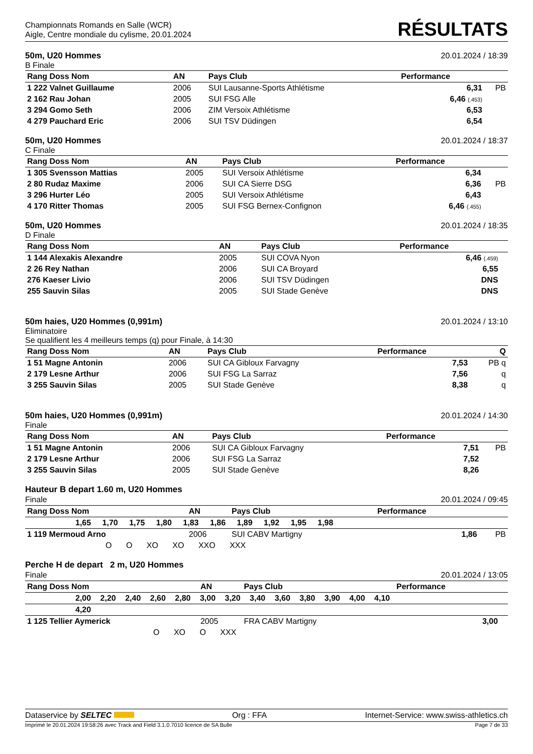Championnats Romands en Salle (WCR)
Aigle, Centre mondiale du cylisme, 20.01.2024
RÉSULTATS
50m, U20 Hommes 20.01.2024 / 18:39
B Finale
| Rang Doss Nom | AN | Pays Club | Performance | |
| --- | --- | --- | --- | --- |
| 1 222 Valnet Guillaume | 2006 | SUI Lausanne-Sports Athlétisme | 6,31 | PB |
| 2 162 Rau Johan | 2005 | SUI FSG Alle | 6,46 (.453) | |
| 3 294 Gomo Seth | 2006 | ZIM Versoix Athlétisme | 6,53 | |
| 4 279 Pauchard Eric | 2006 | SUI TSV Düdingen | 6,54 | |
50m, U20 Hommes 20.01.2024 / 18:37
C Finale
| Rang Doss Nom | AN | Pays Club | Performance | |
| --- | --- | --- | --- | --- |
| 1 305 Svensson Mattias | 2005 | SUI Versoix Athlétisme | 6,34 | |
| 2 80 Rudaz Maxime | 2006 | SUI CA Sierre DSG | 6,36 | PB |
| 3 296 Hurter Léo | 2005 | SUI Versoix Athlétisme | 6,43 | |
| 4 170 Ritter Thomas | 2005 | SUI FSG Bernex-Confignon | 6,46 (.455) | |
50m, U20 Hommes 20.01.2024 / 18:35
D Finale
| Rang Doss Nom | AN | Pays Club | Performance | |
| --- | --- | --- | --- | --- |
| 1 144 Alexakis Alexandre | 2005 | SUI COVA Nyon | 6,46 (.459) | |
| 2 26 Rey Nathan | 2006 | SUI CA Broyard | 6,55 | |
| 276 Kaeser Livio | 2006 | SUI TSV Düdingen | DNS | |
| 255 Sauvin Silas | 2005 | SUI Stade Genève | DNS | |
50m haies, U20 Hommes (0,991m) 20.01.2024 / 13:10
Éliminatoire
Se qualifient les 4 meilleurs temps (q) pour Finale, à 14:30
| Rang Doss Nom | AN | Pays Club | Performance | Q |
| --- | --- | --- | --- | --- |
| 1 51 Magne Antonin | 2006 | SUI CA Gibloux Farvagny | 7,53 | PB q |
| 2 179 Lesne Arthur | 2006 | SUI FSG La Sarraz | 7,56 | q |
| 3 255 Sauvin Silas | 2005 | SUI Stade Genève | 8,38 | q |
50m haies, U20 Hommes (0,991m) 20.01.2024 / 14:30
Finale
| Rang Doss Nom | AN | Pays Club | Performance | |
| --- | --- | --- | --- | --- |
| 1 51 Magne Antonin | 2006 | SUI CA Gibloux Farvagny | 7,51 | PB |
| 2 179 Lesne Arthur | 2006 | SUI FSG La Sarraz | 7,52 | |
| 3 255 Sauvin Silas | 2005 | SUI Stade Genève | 8,26 | |
Hauteur B depart 1.60 m, U20 Hommes
Finale 20.01.2024 / 09:45
| Rang Doss Nom | AN | Pays Club | Performance | |
| --- | --- | --- | --- | --- |
| 1,65 1,70 1,75 1,80 1,83 1,86 1,89 1,92 1,95 1,98 | | | | |
| 1 119 Mermoud Arno | 2006 | SUI CABV Martigny | 1,86 | PB |
| O O XO XO XXO XXX | | | | |
Perche H de depart 2 m, U20 Hommes
Finale 20.01.2024 / 13:05
| Rang Doss Nom | AN | Pays Club | Performance | |
| --- | --- | --- | --- | --- |
| 2,00 2,20 2,40 2,60 2,80 3,00 3,20 3,40 3,60 3,80 3,90 4,00 4,10 | | | | |
| 4,20 | | | | |
| 1 125 Tellier Aymerick | 2005 | FRA CABV Martigny | 3,00 | |
| O XO O XXX | | | | |
Dataservice by SELTEC Org : FFA Internet-Service: www.swiss-athletics.ch
Imprimé le 20.01.2024 19:58:26 avec Track and Field 3.1.0.7010 licence de SA Bulle Page 7 de 33